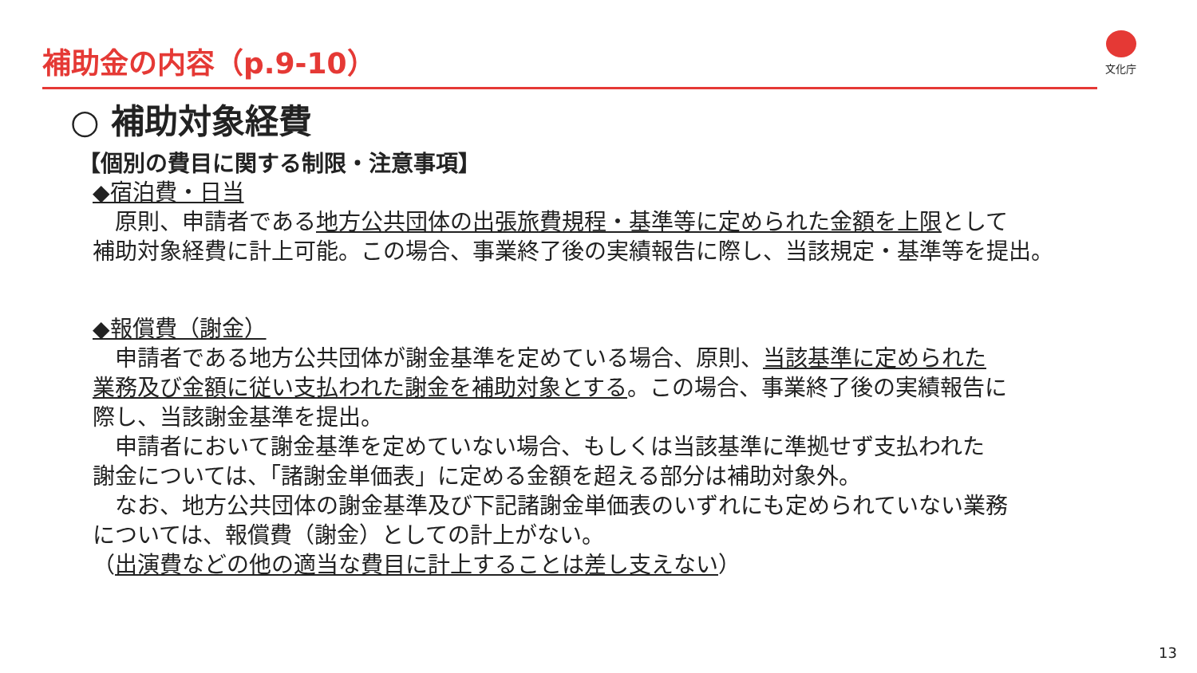補助金の内容（p.9-10） 文化庁
○ 補助対象経費
【個別の費目に関する制限・注意事項】
◆宿泊費・日当
　原則、申請者である地方公共団体の出張旅費規程・基準等に定められた金額を上限として
補助対象経費に計上可能。この場合、事業終了後の実績報告に際し、当該規定・基準等を提出。
◆報償費（謝金）
　申請者である地方公共団体が謝金基準を定めている場合、原則、当該基準に定められた
業務及び金額に従い支払われた謝金を補助対象とする。この場合、事業終了後の実績報告に
際し、当該謝金基準を提出。
　申請者において謝金基準を定めていない場合、もしくは当該基準に準拠せず支払われた
謝金については、「諸謝金単価表」に定める金額を超える部分は補助対象外。
　なお、地方公共団体の謝金基準及び下記諸謝金単価表のいずれにも定められていない業務
については、報償費（謝金）としての計上がない。
（出演費などの他の適当な費目に計上することは差し支えない）
13